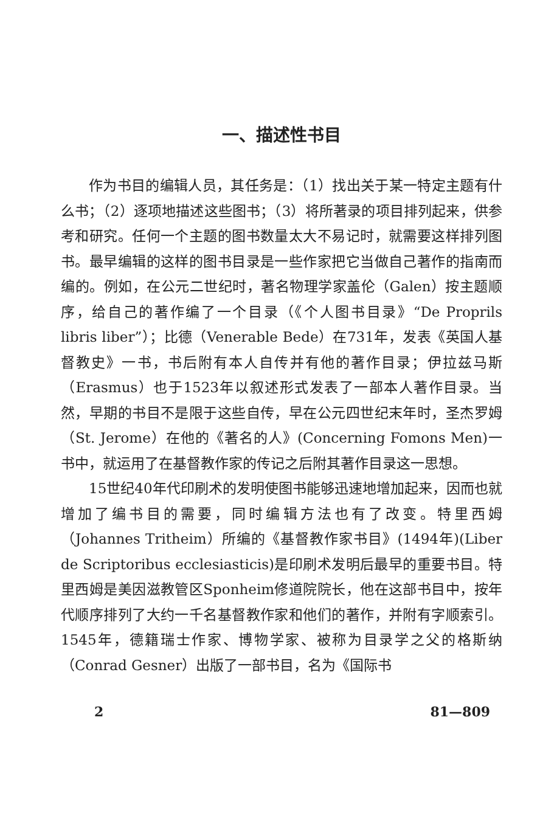一、描述性书目
作为书目的编辑人员，其任务是：（1）找出关于某一特定主题有什么书；（2）逐项地描述这些图书；（3）将所著录的项目排列起来，供参考和研究。任何一个主题的图书数量太大不易记时，就需要这样排列图书。最早编辑的这样的图书目录是一些作家把它当做自己著作的指南而编的。例如，在公元二世纪时，著名物理学家盖伦（Galen）按主题顺序，给自己的著作编了一个目录（《个人图书目录》“De Proprils libris liber”）；比德（Venerable Bede）在731年，发表《英国人基督教史》一书，书后附有本人自传并有他的著作目录；伊拉兹马斯（Erasmus）也于1523年以叙述形式发表了一部本人著作目录。当然，早期的书目不是限于这些自传，早在公元四世纪末年时，圣杰罗姆（St. Jerome）在他的《著名的人》(Concerning Fomons Men)一书中，就运用了在基督教作家的传记之后附其著作目录这一思想。
15世纪40年代印刷术的发明使图书能够迅速地增加起来，因而也就增加了编书目的需要，同时编辑方法也有了改变。特里西姆（Johannes Tritheim）所编的《基督教作家书目》(1494年)(Liber de Scriptoribus ecclesiasticis)是印刷术发明后最早的重要书目。特里西姆是美因滋教管区Sponheim修道院院长，他在这部书目中，按年代顺序排列了大约一千名基督教作家和他们的著作，并附有字顺索引。1545年，德籍瑞士作家、博物学家、被称为目录学之父的格斯纳（Conrad Gesner）出版了一部书目，名为《国际书
2 81—809